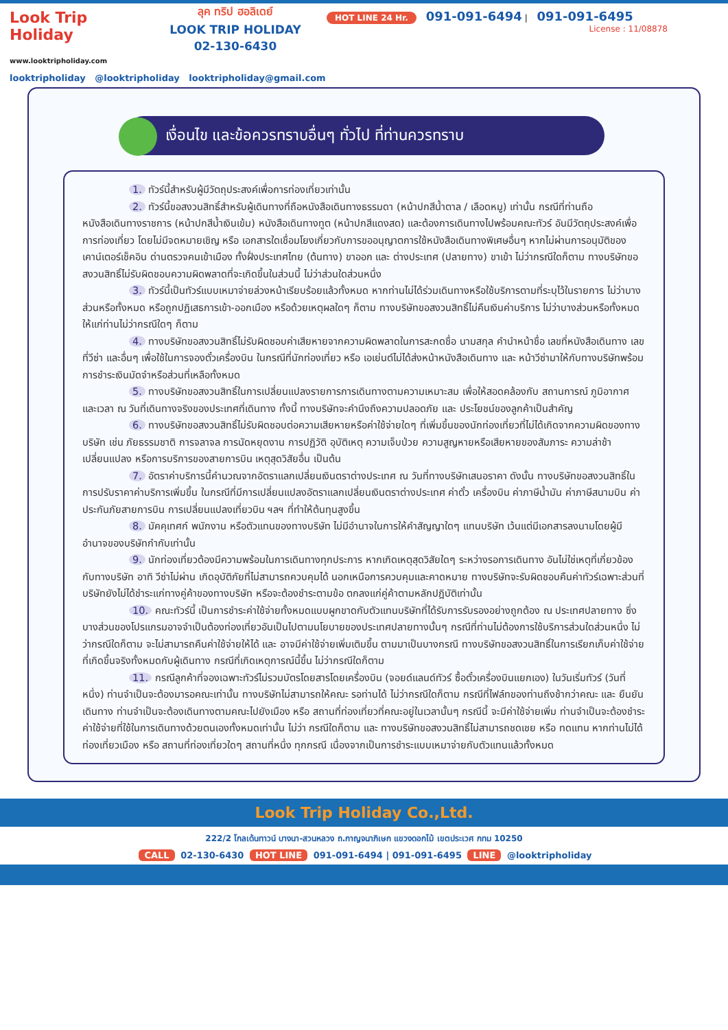Look Trip Holiday
www.looktripholiday.com
ลุค ทริป ฮอลิเดย์
LOOK TRIP HOLIDAY
02-130-6430
HOT LINE 24 Hr. 091-091-6494 | 091-091-6495
License : 11/08878
looktripholiday @looktripholiday looktripholiday@gmail.com
เงื่อนไข และข้อควรทราบอื่นๆ ทั่วไป ที่ท่านควรทราบ
1. ทัวร์นี้สำหรับผู้มีวัตถุประสงค์เพื่อการท่องเที่ยวเท่านั้น
2. ทัวร์นี้ขอสงวนสิทธิ์สำหรับผู้เดินทางที่ถือหนังสือเดินทางธรรมดา (หน้าปกสีน้ำตาล / เลือดหมู) เท่านั้น กรณีที่ท่านถือหนังสือเดินทางราชการ (หน้าปกสีน้ำเงินเข้ม) หนังสือเดินทางทูต (หน้าปกสีแดงสด) และต้องการเดินทางไปพร้อมคณะทัวร์ อันมีวัตถุประสงค์เพื่อการท่องเที่ยว โดยไม่มีจดหมายเชิญ หรือ เอกสารใดเชื่อมโยงเกี่ยวกับการขออนุญาตการใช้หนังสือเดินทางพิเศษอื่นๆ หากไม่ผ่านการอนุมัติของเคาน์เตอร์เช็คอิน ด่านตรวจคนเข้าเมือง ทั้งฝั่งประเทศไทย (ต้นทาง) ขาออก และ ต่างประเทศ (ปลายทาง) ขาเข้า ไม่ว่ากรณีใดก็ตาม ทางบริษัทขอสงวนสิทธิ์ไม่รับผิดชอบความผิดพลาดที่จะเกิดขึ้นในส่วนนี้ ไม่ว่าส่วนใดส่วนหนึ่ง
3. ทัวร์นี้เป็นทัวร์แบบเหมาจ่ายล่วงหน้าเรียบร้อยแล้วทั้งหมด หากท่านไม่ได้ร่วมเดินทางหรือใช้บริการตามที่ระบุไว้ในรายการ ไม่ว่าบางส่วนหรือทั้งหมด หรือถูกปฎิเสธการเข้า-ออกเมือง หรือด้วยเหตุผลใดๆ ก็ตาม ทางบริษัทขอสงวนสิทธิ์ไม่คืนเงินค่าบริการ ไม่ว่าบางส่วนหรือทั้งหมดให้แก่ท่านไม่ว่ากรณีใดๆ ก็ตาม
4. ทางบริษัทขอสงวนสิทธิ์ไม่รับผิดชอบค่าเสียหายจากความผิดพลาดในการสะกดชื่อ นามสกุล คำนำหน้าชื่อ เลขที่หนังสือเดินทาง เลขที่วีซ่า และอื่นๆ เพื่อใช้ในการจองตั๋วเครื่องบิน ในกรณีที่นักท่องเที่ยว หรือ เอเย่นต์ไม่ได้ส่งหน้าหนังสือเดินทาง และ หน้าวีซ่ามาให้กับทางบริษัทพร้อมการชำระเงินมัดจำหรือส่วนที่เหลือทั้งหมด
5. ทางบริษัทขอสงวนสิทธิ์ในการเปลี่ยนแปลงรายการการเดินทางตามความเหมาะสม เพื่อให้สอดคล้องกับ สถานการณ์ ภูมิอากาศ และเวลา ณ วันที่เดินทางจริงของประเทศที่เดินทาง ทั้งนี้ ทางบริษัทจะคำนึงถึงความปลอดภัย และ ประโยชน์ของลูกค้าเป็นสำคัญ
6. ทางบริษัทขอสงวนสิทธิ์ไม่รับผิดชอบต่อความเสียหายหรือค่าใช้จ่ายใดๆ ที่เพิ่มขึ้นของนักท่องเที่ยวที่ไม่ได้เกิดจากความผิดของทางบริษัท เช่น ภัยธรรมชาติ การจลาจล การนัดหยุดงาน การปฏิวัติ อุบัติเหตุ ความเจ็บป่วย ความสูญหายหรือเสียหายของสัมภาระ ความล่าช้า เปลี่ยนแปลง หรือการบริการของสายการบิน เหตุสุดวิสัยอื่น เป็นต้น
7. อัตราค่าบริการนี้คำนวณจากอัตราแลกเปลี่ยนเงินตราต่างประเทศ ณ วันที่ทางบริษัทเสนอราคา ดังนั้น ทางบริษัทขอสงวนสิทธิ์ในการปรับราคาค่าบริการเพิ่มขึ้น ในกรณีที่มีการเปลี่ยนแปลงอัตราแลกเปลี่ยนเงินตราต่างประเทศ ค่าตั๋ว เครื่องบิน ค่าภาษีน้ำมัน ค่าภาษีสนามบิน ค่าประกันภัยสายการบิน การเปลี่ยนแปลงเที่ยวบิน ฯลฯ ที่ทำให้ต้นทุนสูงขึ้น
8. มัคคุเทศก์ พนักงาน หรือตัวแทนของทางบริษัท ไม่มีอำนาจในการให้คำสัญญาใดๆ แทนบริษัท เว้นแต่มีเอกสารลงนามโดยผู้มีอำนาจของบริษัทกำกับเท่านั้น
9. นักท่องเที่ยวต้องมีความพร้อมในการเดินทางทุกประการ หากเกิดเหตุสุดวิสัยใดๆ ระหว่างรอการเดินทาง อันไม่ใช่เหตุที่เกี่ยวข้องกับทางบริษัท อาทิ วีซ่าไม่ผ่าน เกิดอุบัติภัยที่ไม่สามารถควบคุมได้ นอกเหนือการควบคุมและคาดหมาย ทางบริษัทจะรับผิดชอบคืนค่าทัวร์เฉพาะส่วนที่บริษัทยังไม่ได้ชำระแก่ทางคู่ค้าของทางบริษัท หรือจะต้องชำระตามข้อ ตกลงแก่คู่ค้าตามหลักปฎิบัติเท่านั้น
10. คณะทัวร์นี้ เป็นการชำระค่าใช้จ่ายทั้งหมดแบบผูกขาดกับตัวแทนบริษัทที่ได้รับการรับรองอย่างถูกต้อง ณ ประเทศปลายทาง ซึ่งบางส่วนของโปรแกรมอาจจำเป็นต้องท่องเที่ยวอันเป็นไปตามนโยบายของประเทศปลายทางนั้นๆ กรณีที่ท่านไม่ต้องการใช้บริการส่วนใดส่วนหนึ่ง ไม่ว่ากรณีใดก็ตาม จะไม่สามารถคืนค่าใช้จ่ายให้ได้ และ อาจมีค่าใช้จ่ายเพิ่มเติมขึ้น ตามมาเป็นบางกรณี ทางบริษัทขอสงวนสิทธิ์ในการเรียกเก็บค่าใช้จ่ายที่เกิดขึ้นจริงทั้งหมดกับผู้เดินทาง กรณีที่เกิดเหตุการณ์นี้ขึ้น ไม่ว่ากรณีใดก็ตาม
11. กรณีลูกค้าที่จองเฉพาะทัวร์ไม่รวมบัตรโดยสารโดยเครื่องบิน (จอยด์แลนด์ทัวร์ ซื้อตั๋วเครื่องบินแยกเอง) ในวันเริ่มทัวร์ (วันที่หนึ่ง) ท่านจำเป็นจะต้องมารอคณะเท่านั้น ทางบริษัทไม่สามารถให้คณะ รอท่านได้ ไม่ว่ากรณีใดก็ตาม กรณีที่ไฟล์ทของท่านถึงช้ากว่าคณะ และ ยืนยันเดินทาง ท่านจำเป็นจะต้องเดินทางตามคณะไปยังเมือง หรือ สถานที่ท่องเที่ยวที่คณะอยู่ในเวลานั้นๆ กรณีนี้ จะมีค่าใช้จ่ายเพิ่ม ท่านจำเป็นจะต้องชำระค่าใช้จ่ายที่ใช้ในการเดินทางด้วยตนเองทั้งหมดเท่านั้น ไม่ว่า กรณีใดก็ตาม และ ทางบริษัทขอสงวนสิทธิ์ไม่สามารถชดเชย หรือ ทดแทน หากท่านไม่ได้ท่องเที่ยวเมือง หรือ สถานที่ท่องเที่ยวใดๆ สถานที่หนึ่ง ทุกกรณี เนื่องจากเป็นการชำระแบบเหมาจ่ายกับตัวแทนแล้วทั้งหมด
Look Trip Holiday Co.,Ltd.
222/2 โกลเด้นทาวน์ บางนา-สวนหลวง ถ.กาญจนาภิเษก แขวงดอกไม้ เขตประเวศ กทม 10250
CALL 02-130-6430 HOT LINE 091-091-6494 | 091-091-6495 LINE @looktripholiday